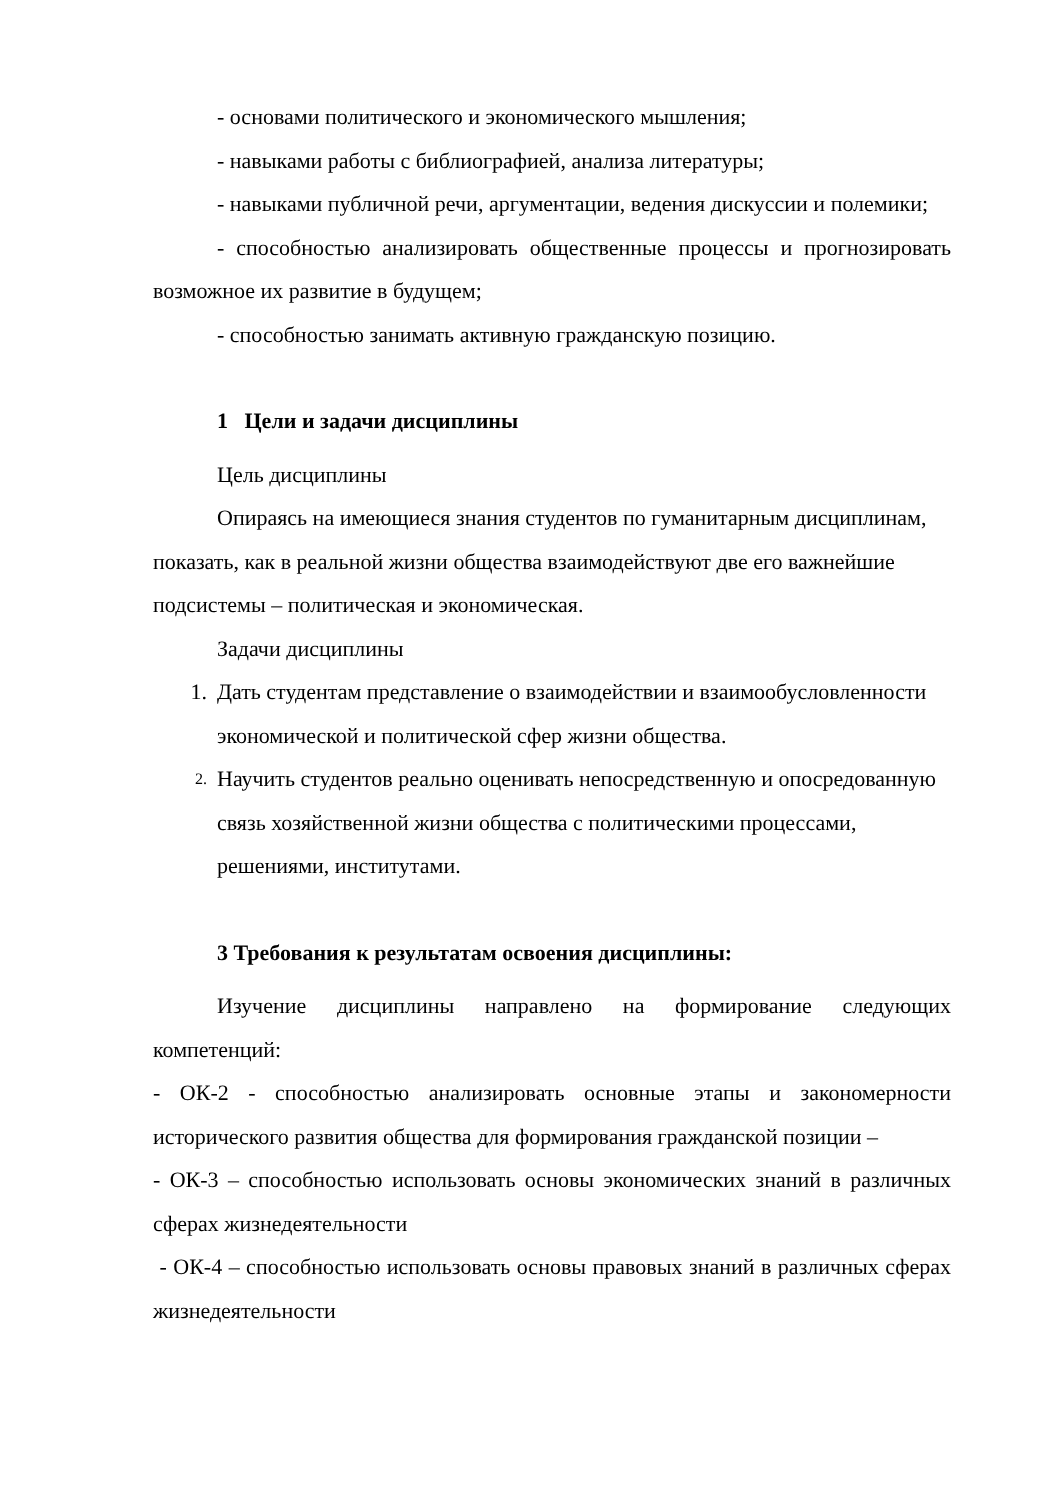- основами политического и экономического мышления;
- навыками работы с библиографией, анализа литературы;
- навыками публичной речи, аргументации, ведения дискуссии и полемики;
- способностью анализировать общественные процессы и прогнозировать возможное их развитие в будущем;
- способностью занимать активную гражданскую позицию.
1 Цели и задачи дисциплины
Цель дисциплины
Опираясь на имеющиеся знания студентов по гуманитарным дисциплинам, показать, как в реальной жизни общества взаимодействуют две его важнейшие подсистемы – политическая и экономическая.
Задачи дисциплины
1. Дать студентам представление о взаимодействии и взаимообусловленности экономической и политической сфер жизни общества.
2.
Научить студентов реально оценивать непосредственную и опосредованную связь хозяйственной жизни общества с политическими процессами, решениями, институтами.
3 Требования к результатам освоения дисциплины:
Изучение дисциплины направлено на формирование следующих компетенций:
- ОК-2 - способностью анализировать основные этапы и закономерности исторического развития общества для формирования гражданской позиции –
- ОК-3 – способностью использовать основы экономических знаний в различных сферах жизнедеятельности
- ОК-4 – способностью использовать основы правовых знаний в различных сферах жизнедеятельности